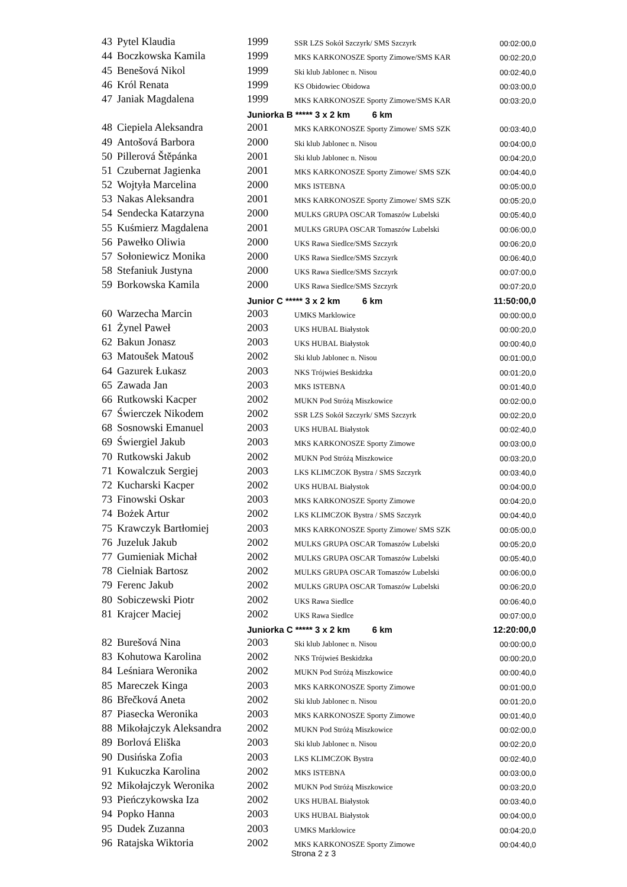| 43 | Pytel Klaudia | 1999 | SSR LZS Sokół Szczyrk/ SMS Szczyrk | 00:02:00,0 |
| 44 | Boczkowska Kamila | 1999 | MKS KARKONOSZE Sporty Zimowe/SMS KAR | 00:02:20,0 |
| 45 | Benešová Nikol | 1999 | Ski klub Jablonec n. Nisou | 00:02:40,0 |
| 46 | Król Renata | 1999 | KS Obidowiec Obidowa | 00:03:00,0 |
| 47 | Janiak Magdalena | 1999 | MKS KARKONOSZE Sporty Zimowe/SMS KAR | 00:03:20,0 |
| | | Juniorka B ***** 3 x 2 km 6 km | | |
| 48 | Ciepiela Aleksandra | 2001 | MKS KARKONOSZE Sporty Zimowe/ SMS SZK | 00:03:40,0 |
| 49 | Antošová Barbora | 2000 | Ski klub Jablonec n. Nisou | 00:04:00,0 |
| 50 | Pillerová Štěpánka | 2001 | Ski klub Jablonec n. Nisou | 00:04:20,0 |
| 51 | Czubernat Jagienka | 2001 | MKS KARKONOSZE Sporty Zimowe/ SMS SZK | 00:04:40,0 |
| 52 | Wojtyła Marcelina | 2000 | MKS ISTEBNA | 00:05:00,0 |
| 53 | Nakas Aleksandra | 2001 | MKS KARKONOSZE Sporty Zimowe/ SMS SZK | 00:05:20,0 |
| 54 | Sendecka Katarzyna | 2000 | MULKS GRUPA OSCAR Tomaszów Lubelski | 00:05:40,0 |
| 55 | Kuśmierz Magdalena | 2001 | MULKS GRUPA OSCAR Tomaszów Lubelski | 00:06:00,0 |
| 56 | Pawełko Oliwia | 2000 | UKS Rawa Siedlce/SMS Szczyrk | 00:06:20,0 |
| 57 | Sołoniewicz Monika | 2000 | UKS Rawa Siedlce/SMS Szczyrk | 00:06:40,0 |
| 58 | Stefaniuk Justyna | 2000 | UKS Rawa Siedlce/SMS Szczyrk | 00:07:00,0 |
| 59 | Borkowska Kamila | 2000 | UKS Rawa Siedlce/SMS Szczyrk | 00:07:20,0 |
| | | Junior C ***** 3 x 2 km 6 km | | 11:50:00,0 |
| 60 | Warzecha Marcin | 2003 | UMKS Marklowice | 00:00:00,0 |
| 61 | Żynel Paweł | 2003 | UKS HUBAL Białystok | 00:00:20,0 |
| 62 | Bakun Jonasz | 2003 | UKS HUBAL Białystok | 00:00:40,0 |
| 63 | Matoušek Matouš | 2002 | Ski klub Jablonec n. Nisou | 00:01:00,0 |
| 64 | Gazurek Łukasz | 2003 | NKS Trójwieś Beskidzka | 00:01:20,0 |
| 65 | Zawada Jan | 2003 | MKS ISTEBNA | 00:01:40,0 |
| 66 | Rutkowski Kacper | 2002 | MUKN Pod Stróżą Miszkowice | 00:02:00,0 |
| 67 | Świerczek Nikodem | 2002 | SSR LZS Sokół Szczyrk/ SMS Szczyrk | 00:02:20,0 |
| 68 | Sosnowski Emanuel | 2003 | UKS HUBAL Białystok | 00:02:40,0 |
| 69 | Świergiel Jakub | 2003 | MKS KARKONOSZE Sporty Zimowe | 00:03:00,0 |
| 70 | Rutkowski Jakub | 2002 | MUKN Pod Stróżą Miszkowice | 00:03:20,0 |
| 71 | Kowalczuk Sergiej | 2003 | LKS KLIMCZOK Bystra / SMS Szczyrk | 00:03:40,0 |
| 72 | Kucharski Kacper | 2002 | UKS HUBAL Białystok | 00:04:00,0 |
| 73 | Finowski Oskar | 2003 | MKS KARKONOSZE Sporty Zimowe | 00:04:20,0 |
| 74 | Bożek Artur | 2002 | LKS KLIMCZOK Bystra / SMS Szczyrk | 00:04:40,0 |
| 75 | Krawczyk Bartłomiej | 2003 | MKS KARKONOSZE Sporty Zimowe/ SMS SZK | 00:05:00,0 |
| 76 | Juzeluk Jakub | 2002 | MULKS GRUPA OSCAR Tomaszów Lubelski | 00:05:20,0 |
| 77 | Gumieniak Michał | 2002 | MULKS GRUPA OSCAR Tomaszów Lubelski | 00:05:40,0 |
| 78 | Cielniak Bartosz | 2002 | MULKS GRUPA OSCAR Tomaszów Lubelski | 00:06:00,0 |
| 79 | Ferenc Jakub | 2002 | MULKS GRUPA OSCAR Tomaszów Lubelski | 00:06:20,0 |
| 80 | Sobiczewski Piotr | 2002 | UKS Rawa Siedlce | 00:06:40,0 |
| 81 | Krajcer Maciej | 2002 | UKS Rawa Siedlce | 00:07:00,0 |
| | | Juniorka C ***** 3 x 2 km 6 km | | 12:20:00,0 |
| 82 | Burešová Nina | 2003 | Ski klub Jablonec n. Nisou | 00:00:00,0 |
| 83 | Kohutowa Karolina | 2002 | NKS Trójwieś Beskidzka | 00:00:20,0 |
| 84 | Leśniara Weronika | 2002 | MUKN Pod Stróżą Miszkowice | 00:00:40,0 |
| 85 | Mareczek Kinga | 2003 | MKS KARKONOSZE Sporty Zimowe | 00:01:00,0 |
| 86 | Břečková Aneta | 2002 | Ski klub Jablonec n. Nisou | 00:01:20,0 |
| 87 | Piasecka Weronika | 2003 | MKS KARKONOSZE Sporty Zimowe | 00:01:40,0 |
| 88 | Mikołajczyk Aleksandra | 2002 | MUKN Pod Stróżą Miszkowice | 00:02:00,0 |
| 89 | Borlová Eliška | 2003 | Ski klub Jablonec n. Nisou | 00:02:20,0 |
| 90 | Dusińska Zofia | 2003 | LKS KLIMCZOK Bystra | 00:02:40,0 |
| 91 | Kukuczka Karolina | 2002 | MKS ISTEBNA | 00:03:00,0 |
| 92 | Mikołajczyk Weronika | 2002 | MUKN Pod Stróżą Miszkowice | 00:03:20,0 |
| 93 | Pieńczykowska Iza | 2002 | UKS HUBAL Białystok | 00:03:40,0 |
| 94 | Popko Hanna | 2003 | UKS HUBAL Białystok | 00:04:00,0 |
| 95 | Dudek Zuzanna | 2003 | UMKS Marklowice | 00:04:20,0 |
| 96 | Ratajska Wiktoria | 2002 | MKS KARKONOSZE Sporty Zimowe | 00:04:40,0 |
Strona 2 z 3